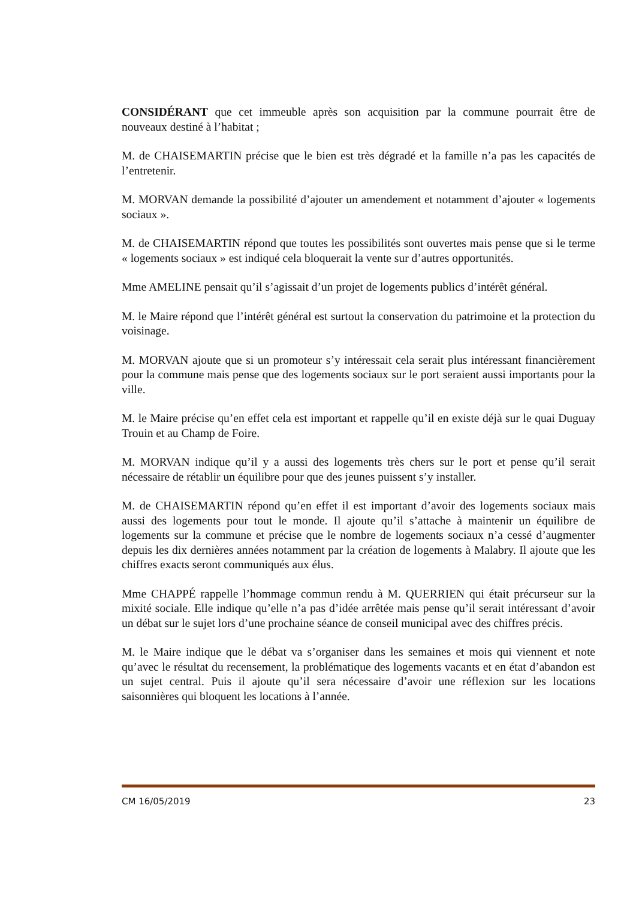CONSIDÉRANT que cet immeuble après son acquisition par la commune pourrait être de nouveaux destiné à l’habitat ;
M. de CHAISEMARTIN précise que le bien est très dégradé et la famille n’a pas les capacités de l’entretenir.
M. MORVAN demande la possibilité d’ajouter un amendement et notamment d’ajouter « logements sociaux ».
M. de CHAISEMARTIN répond que toutes les possibilités sont ouvertes mais pense que si le terme « logements sociaux » est indiqué cela bloquerait la vente sur d’autres opportunités.
Mme AMELINE pensait qu’il s’agissait d’un projet de logements publics d’intérêt général.
M. le Maire répond que l’intérêt général est surtout la conservation du patrimoine et la protection du voisinage.
M. MORVAN ajoute que si un promoteur s’y intéressait cela serait plus intéressant financièrement pour la commune mais pense que des logements sociaux sur le port seraient aussi importants pour la ville.
M. le Maire précise qu’en effet cela est important et rappelle qu’il en existe déjà sur le quai Duguay Trouin et au Champ de Foire.
M. MORVAN indique qu’il y a aussi des logements très chers sur le port et pense qu’il serait nécessaire de rétablir un équilibre pour que des jeunes puissent s’y installer.
M. de CHAISEMARTIN répond qu’en effet il est important d’avoir des logements sociaux mais aussi des logements pour tout le monde. Il ajoute qu’il s’attache à maintenir un équilibre de logements sur la commune et précise que le nombre de logements sociaux n’a cessé d’augmenter depuis les dix dernières années notamment par la création de logements à Malabry. Il ajoute que les chiffres exacts seront communiqués aux élus.
Mme CHAPPÉ rappelle l’hommage commun rendu à M. QUERRIEN qui était précurseur sur la mixité sociale. Elle indique qu’elle n’a pas d’idée arrêtée mais pense qu’il serait intéressant d’avoir un débat sur le sujet lors d’une prochaine séance de conseil municipal avec des chiffres précis.
M. le Maire indique que le débat va s’organiser dans les semaines et mois qui viennent et note qu’avec le résultat du recensement, la problématique des logements vacants et en état d’abandon est un sujet central. Puis il ajoute qu’il sera nécessaire d’avoir une réflexion sur les locations saisonnières qui bloquent les locations à l’année.
CM 16/05/2019 23